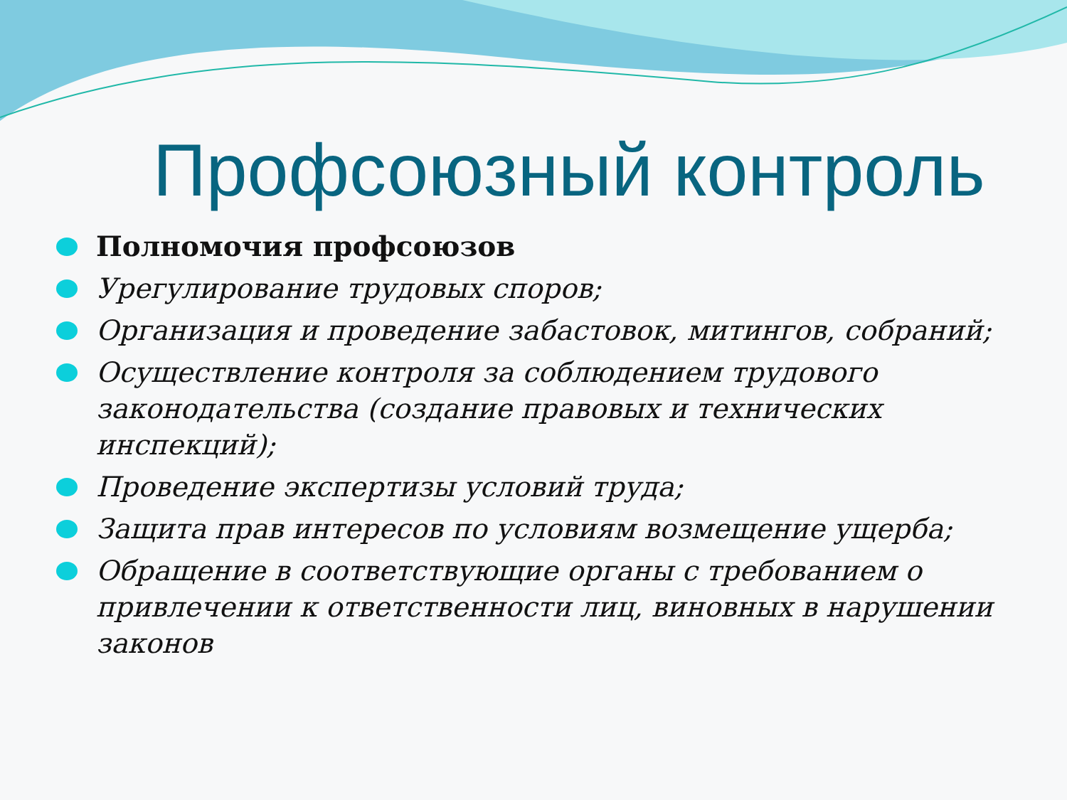Профсоюзный контроль
Полномочия профсоюзов
Урегулирование трудовых споров;
Организация и проведение забастовок, митингов, собраний;
Осуществление контроля за соблюдением трудового законодательства (создание правовых и технических инспекций);
Проведение экспертизы условий труда;
Защита прав интересов по условиям возмещение ущерба;
Обращение в соответствующие органы с требованием о привлечении к ответственности лиц, виновных в нарушении законов